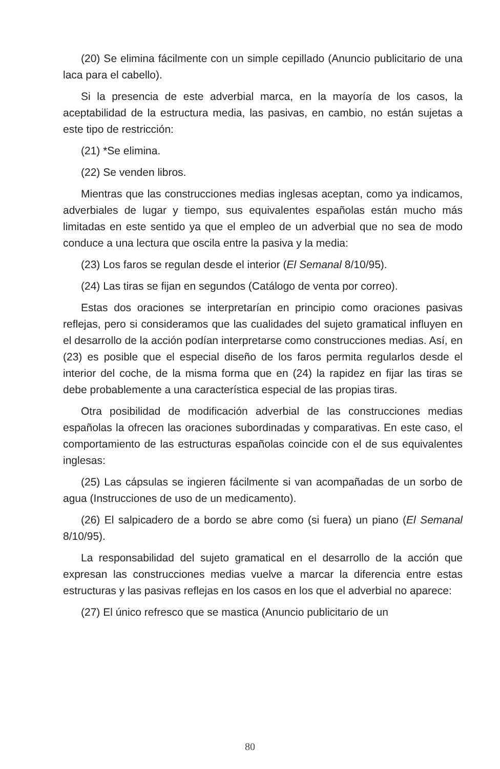(20) Se elimina fácilmente con un simple cepillado (Anuncio publicitario de una laca para el cabello).
Si la presencia de este adverbial marca, en la mayoría de los casos, la aceptabilidad de la estructura media, las pasivas, en cambio, no están sujetas a este tipo de restricción:
(21) *Se elimina.
(22) Se venden libros.
Mientras que las construcciones medias inglesas aceptan, como ya indicamos, adverbiales de lugar y tiempo, sus equivalentes españolas están mucho más limitadas en este sentido ya que el empleo de un adverbial que no sea de modo conduce a una lectura que oscila entre la pasiva y la media:
(23) Los faros se regulan desde el interior (El Semanal 8/10/95).
(24) Las tiras se fijan en segundos (Catálogo de venta por correo).
Estas dos oraciones se interpretarían en principio como oraciones pasivas reflejas, pero si consideramos que las cualidades del sujeto gramatical influyen en el desarrollo de la acción podían interpretarse como construcciones medias. Así, en (23) es posible que el especial diseño de los faros permita regularlos desde el interior del coche, de la misma forma que en (24) la rapidez en fijar las tiras se debe probablemente a una característica especial de las propias tiras.
Otra posibilidad de modificación adverbial de las construcciones medias españolas la ofrecen las oraciones subordinadas y comparativas. En este caso, el comportamiento de las estructuras españolas coincide con el de sus equivalentes inglesas:
(25) Las cápsulas se ingieren fácilmente si van acompañadas de un sorbo de agua (Instrucciones de uso de un medicamento).
(26) El salpicadero de a bordo se abre como (si fuera) un piano (El Semanal 8/10/95).
La responsabilidad del sujeto gramatical en el desarrollo de la acción que expresan las construcciones medias vuelve a marcar la diferencia entre estas estructuras y las pasivas reflejas en los casos en los que el adverbial no aparece:
(27) El único refresco que se mastica (Anuncio publicitario de un
80